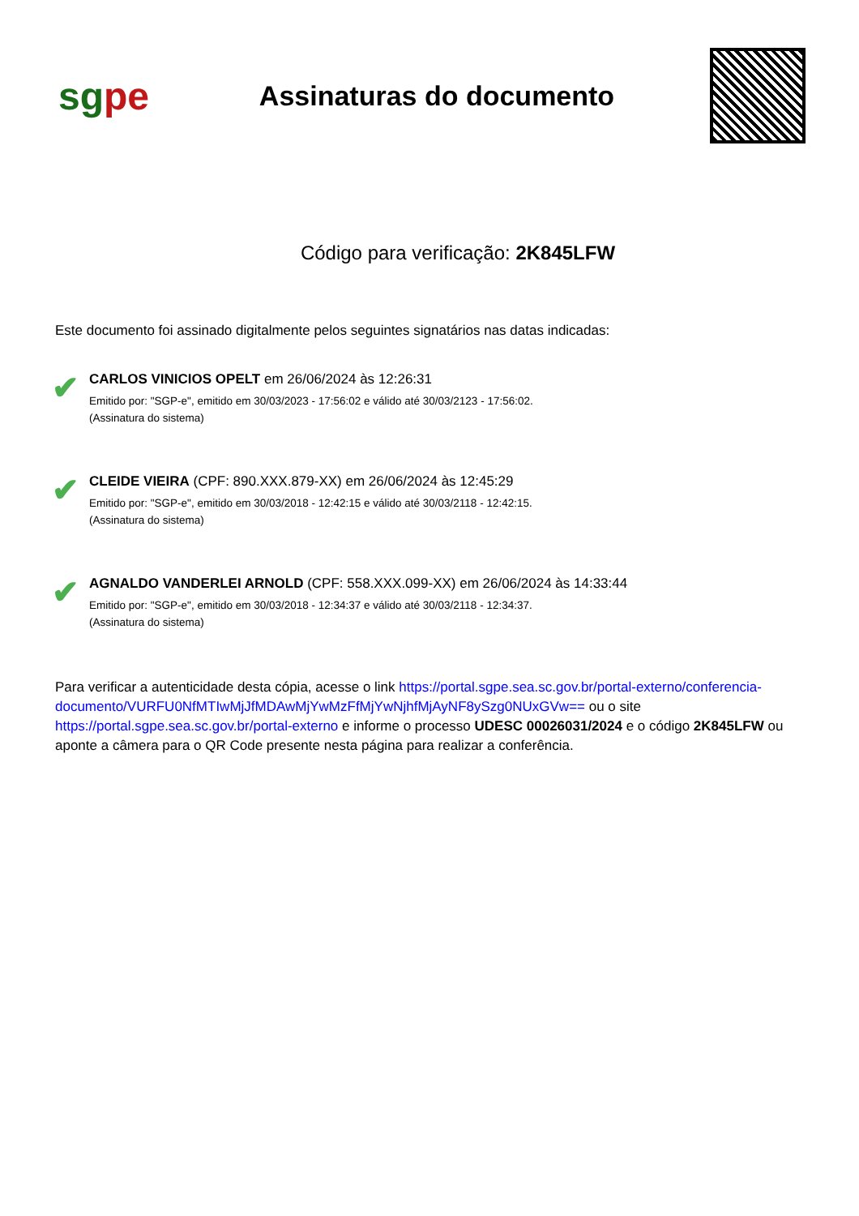sgpe
Assinaturas do documento
Código para verificação: 2K845LFW
Este documento foi assinado digitalmente pelos seguintes signatários nas datas indicadas:
✔
CARLOS VINICIOS OPELT em 26/06/2024 às 12:26:31
Emitido por: "SGP-e", emitido em 30/03/2023 - 17:56:02 e válido até 30/03/2123 - 17:56:02.
(Assinatura do sistema)
✔
CLEIDE VIEIRA (CPF: 890.XXX.879-XX) em 26/06/2024 às 12:45:29
Emitido por: "SGP-e", emitido em 30/03/2018 - 12:42:15 e válido até 30/03/2118 - 12:42:15.
(Assinatura do sistema)
✔
AGNALDO VANDERLEI ARNOLD (CPF: 558.XXX.099-XX) em 26/06/2024 às 14:33:44
Emitido por: "SGP-e", emitido em 30/03/2018 - 12:34:37 e válido até 30/03/2118 - 12:34:37.
(Assinatura do sistema)
Para verificar a autenticidade desta cópia, acesse o link https://portal.sgpe.sea.sc.gov.br/portal-externo/conferencia-documento/VURFU0NfMTIwMjJfMDAwMjYwMzFfMjYwNjhfMjAyNF8ySzg0NUxGVw== ou o site https://portal.sgpe.sea.sc.gov.br/portal-externo e informe o processo UDESC 00026031/2024 e o código 2K845LFW ou aponte a câmera para o QR Code presente nesta página para realizar a conferência.